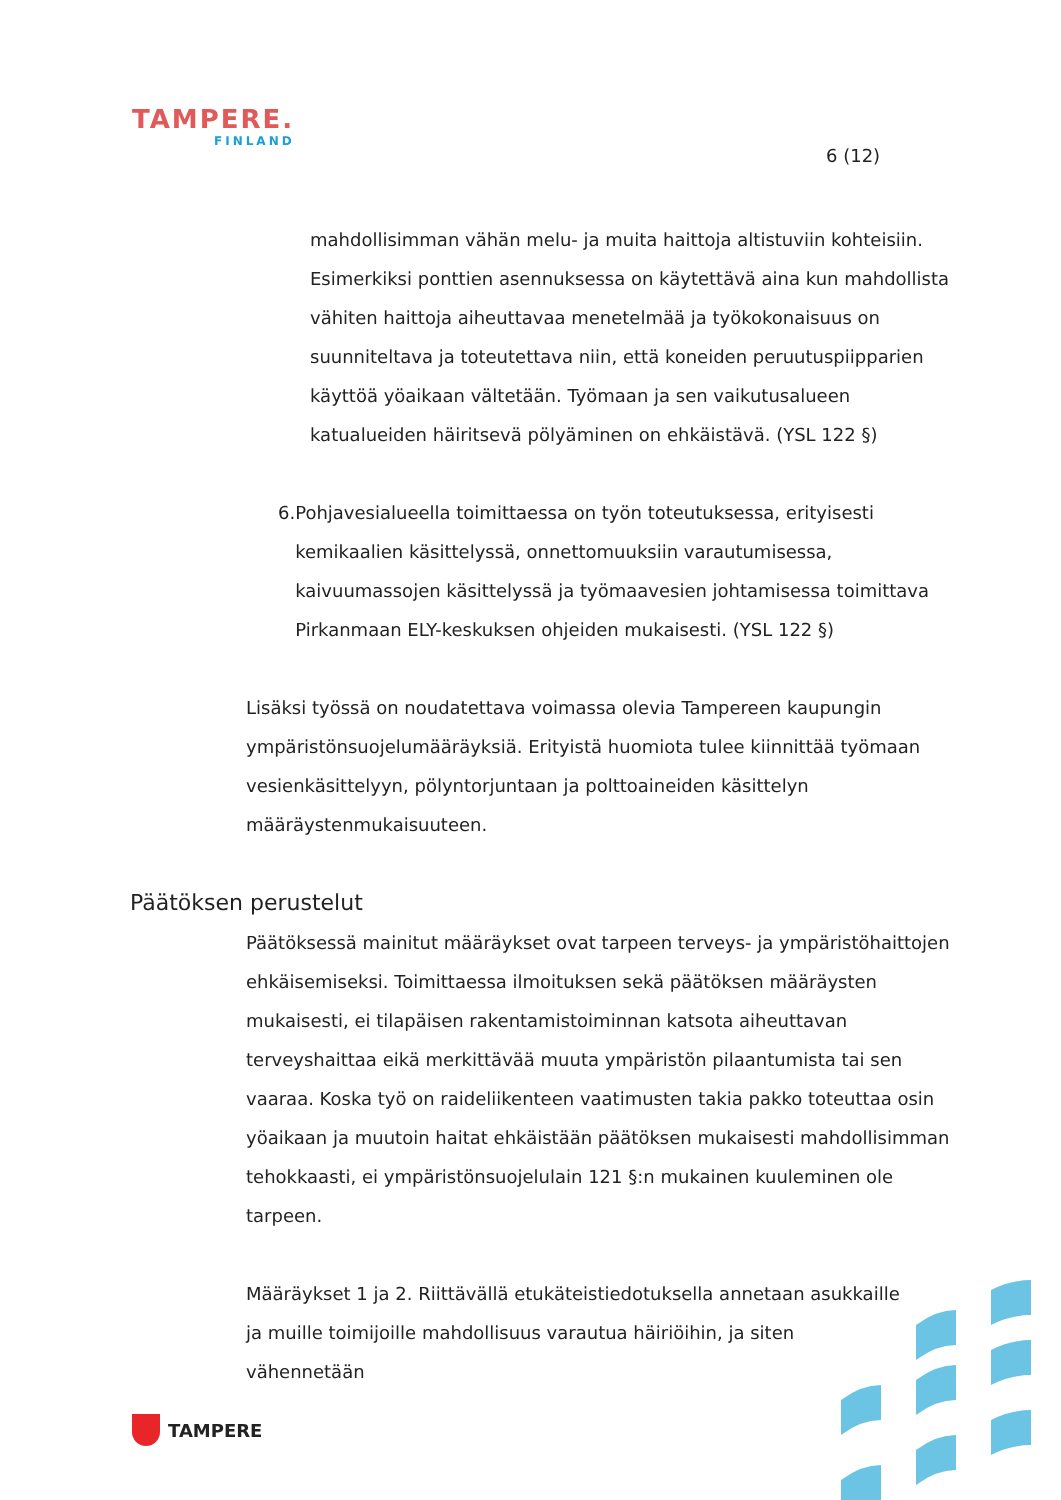TAMPERE.
FINLAND
6 (12)
mahdollisimman vähän melu- ja muita haittoja altistuviin kohteisiin. Esimerkiksi ponttien asennuksessa on käytettävä aina kun mahdollista vähiten haittoja aiheuttavaa menetelmää ja työkokonaisuus on suunniteltava ja toteutettava niin, että koneiden peruutuspiipparien käyttöä yöaikaan vältetään. Työmaan ja sen vaikutusalueen katualueiden häiritsevä pölyäminen on ehkäistävä. (YSL 122 §)
6. Pohjavesialueella toimittaessa on työn toteutuksessa, erityisesti kemikaalien käsittelyssä, onnettomuuksiin varautumisessa, kaivuumassojen käsittelyssä ja työmaavesien johtamisessa toimittava Pirkanmaan ELY-keskuksen ohjeiden mukaisesti. (YSL 122 §)
Lisäksi työssä on noudatettava voimassa olevia Tampereen kaupungin ympäristönsuojelumääräyksiä. Erityistä huomiota tulee kiinnittää työmaan vesienkäsittelyyn, pölyntorjuntaan ja polttoaineiden käsittelyn määräystenmukaisuuteen.
Päätöksen perustelut
Päätöksessä mainitut määräykset ovat tarpeen terveys- ja ympäristöhaittojen ehkäisemiseksi. Toimittaessa ilmoituksen sekä päätöksen määräysten mukaisesti, ei tilapäisen rakentamistoiminnan katsota aiheuttavan terveyshaittaa eikä merkittävää muuta ympäristön pilaantumista tai sen vaaraa. Koska työ on raideliikenteen vaatimusten takia pakko toteuttaa osin yöaikaan ja muutoin haitat ehkäistään päätöksen mukaisesti mahdollisimman tehokkaasti, ei ympäristönsuojelulain 121 §:n mukainen kuuleminen ole tarpeen.
Määräykset 1 ja 2. Riittävällä etukäteistiedotuksella annetaan asukkaille ja muille toimijoille mahdollisuus varautua häiriöihin, ja siten vähennetään
TAMPERE